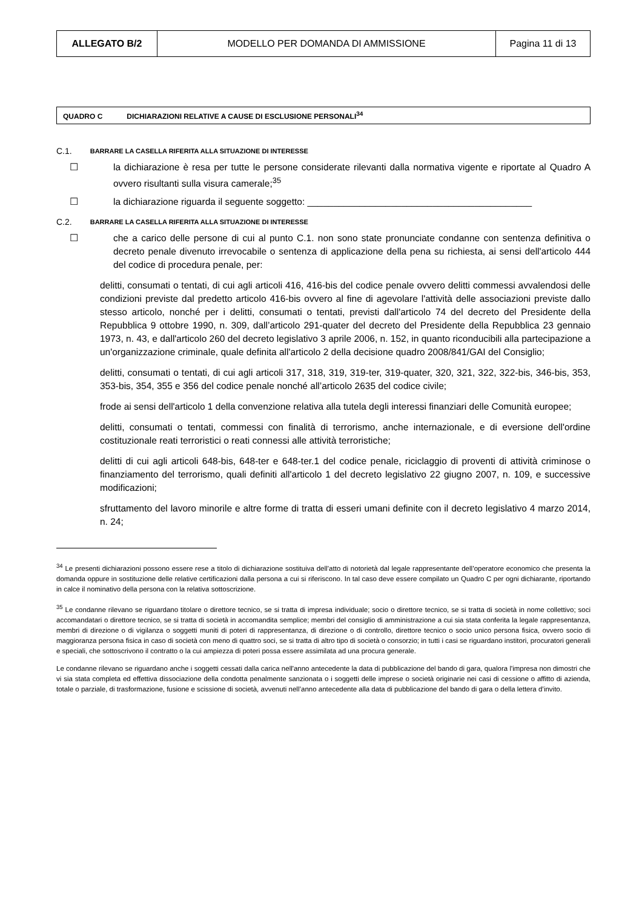| ALLEGATO B/2 | MODELLO PER DOMANDA DI AMMISSIONE | Pagina 11 di 13 |
QUADRO C DICHIARAZIONI RELATIVE A CAUSE DI ESCLUSIONE PERSONALI<sup>34</sup>
C.1. BARRARE LA CASELLA RIFERITA ALLA SITUAZIONE DI INTERESSE
☐ la dichiarazione è resa per tutte le persone considerate rilevanti dalla normativa vigente e riportate al Quadro A ovvero risultanti sulla visura camerale;<sup>35</sup>
☐ la dichiarazione riguarda il seguente soggetto: ___________________________________________
C.2. BARRARE LA CASELLA RIFERITA ALLA SITUAZIONE DI INTERESSE
☐ che a carico delle persone di cui al punto C.1. non sono state pronunciate condanne con sentenza definitiva o decreto penale divenuto irrevocabile o sentenza di applicazione della pena su richiesta, ai sensi dell'articolo 444 del codice di procedura penale, per:
delitti, consumati o tentati, di cui agli articoli 416, 416-bis del codice penale ovvero delitti commessi avvalendosi delle condizioni previste dal predetto articolo 416-bis ovvero al fine di agevolare l'attività delle associazioni previste dallo stesso articolo, nonché per i delitti, consumati o tentati, previsti dall'articolo 74 del decreto del Presidente della Repubblica 9 ottobre 1990, n. 309, dall’articolo 291-quater del decreto del Presidente della Repubblica 23 gennaio 1973, n. 43, e dall'articolo 260 del decreto legislativo 3 aprile 2006, n. 152, in quanto riconducibili alla partecipazione a un'organizzazione criminale, quale definita all'articolo 2 della decisione quadro 2008/841/GAI del Consiglio;
delitti, consumati o tentati, di cui agli articoli 317, 318, 319, 319-ter, 319-quater, 320, 321, 322, 322-bis, 346-bis, 353, 353-bis, 354, 355 e 356 del codice penale nonché all’articolo 2635 del codice civile;
frode ai sensi dell'articolo 1 della convenzione relativa alla tutela degli interessi finanziari delle Comunità europee;
delitti, consumati o tentati, commessi con finalità di terrorismo, anche internazionale, e di eversione dell'ordine costituzionale reati terroristici o reati connessi alle attività terroristiche;
delitti di cui agli articoli 648-bis, 648-ter e 648-ter.1 del codice penale, riciclaggio di proventi di attività criminose o finanziamento del terrorismo, quali definiti all'articolo 1 del decreto legislativo 22 giugno 2007, n. 109, e successive modificazioni;
sfruttamento del lavoro minorile e altre forme di tratta di esseri umani definite con il decreto legislativo 4 marzo 2014, n. 24;
<sup>34</sup> Le presenti dichiarazioni possono essere rese a titolo di dichiarazione sostituiva dell’atto di notorietà dal legale rappresentante dell’operatore economico che presenta la domanda oppure in sostituzione delle relative certificazioni dalla persona a cui si riferiscono. In tal caso deve essere compilato un Quadro C per ogni dichiarante, riportando in calce il nominativo della persona con la relativa sottoscrizione.
<sup>35</sup> Le condanne rilevano se riguardano titolare o direttore tecnico, se si tratta di impresa individuale; socio o direttore tecnico, se si tratta di società in nome collettivo; soci accomandatari o direttore tecnico, se si tratta di società in accomandita semplice; membri del consiglio di amministrazione a cui sia stata conferita la legale rappresentanza, membri di direzione o di vigilanza o soggetti muniti di poteri di rappresentanza, di direzione o di controllo, direttore tecnico o socio unico persona fisica, ovvero socio di maggioranza persona fisica in caso di società con meno di quattro soci, se si tratta di altro tipo di società o consorzio; in tutti i casi se riguardano institori, procuratori generali e speciali, che sottoscrivono il contratto o la cui ampiezza di poteri possa essere assimilata ad una procura generale.
Le condanne rilevano se riguardano anche i soggetti cessati dalla carica nell'anno antecedente la data di pubblicazione del bando di gara, qualora l'impresa non dimostri che vi sia stata completa ed effettiva dissociazione della condotta penalmente sanzionata o i soggetti delle imprese o società originarie nei casi di cessione o affitto di azienda, totale o parziale, di trasformazione, fusione e scissione di società, avvenuti nell’anno antecedente alla data di pubblicazione del bando di gara o della lettera d’invito.